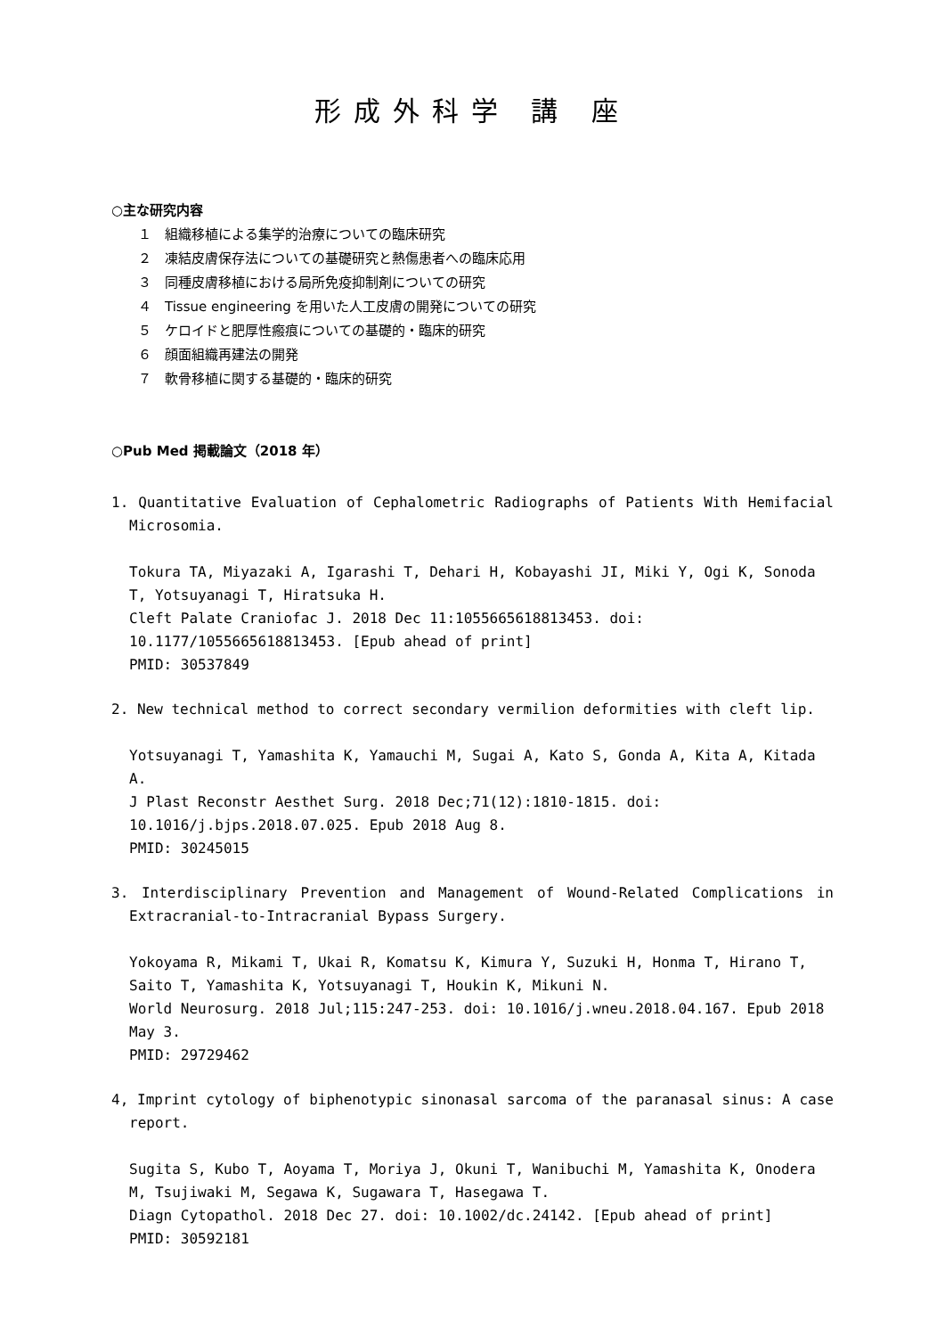形成外科学 講 座
○主な研究内容
１　組織移植による集学的治療についての臨床研究
２　凍結皮膚保存法についての基礎研究と熱傷患者への臨床応用
３　同種皮膚移植における局所免疫抑制剤についての研究
４　Tissue engineering を用いた人工皮膚の開発についての研究
５　ケロイドと肥厚性瘢痕についての基礎的・臨床的研究
６　顔面組織再建法の開発
７　軟骨移植に関する基礎的・臨床的研究
○Pub Med 掲載論文（2018 年）
1. Quantitative Evaluation of Cephalometric Radiographs of Patients With Hemifacial Microsomia.
Tokura TA, Miyazaki A, Igarashi T, Dehari H, Kobayashi JI, Miki Y, Ogi K, Sonoda T, Yotsuyanagi T, Hiratsuka H.
Cleft Palate Craniofac J. 2018 Dec 11:1055665618813453. doi: 10.1177/1055665618813453. [Epub ahead of print]
PMID: 30537849
2. New technical method to correct secondary vermilion deformities with cleft lip.
Yotsuyanagi T, Yamashita K, Yamauchi M, Sugai A, Kato S, Gonda A, Kita A, Kitada A.
J Plast Reconstr Aesthet Surg. 2018 Dec;71(12):1810-1815. doi: 10.1016/j.bjps.2018.07.025. Epub 2018 Aug 8.
PMID: 30245015
3. Interdisciplinary Prevention and Management of Wound-Related Complications in Extracranial-to-Intracranial Bypass Surgery.
Yokoyama R, Mikami T, Ukai R, Komatsu K, Kimura Y, Suzuki H, Honma T, Hirano T, Saito T, Yamashita K, Yotsuyanagi T, Houkin K, Mikuni N.
World Neurosurg. 2018 Jul;115:247-253. doi: 10.1016/j.wneu.2018.04.167. Epub 2018 May 3.
PMID: 29729462
4, Imprint cytology of biphenotypic sinonasal sarcoma of the paranasal sinus: A case report.
Sugita S, Kubo T, Aoyama T, Moriya J, Okuni T, Wanibuchi M, Yamashita K, Onodera M, Tsujiwaki M, Segawa K, Sugawara T, Hasegawa T.
Diagn Cytopathol. 2018 Dec 27. doi: 10.1002/dc.24142. [Epub ahead of print]
PMID: 30592181